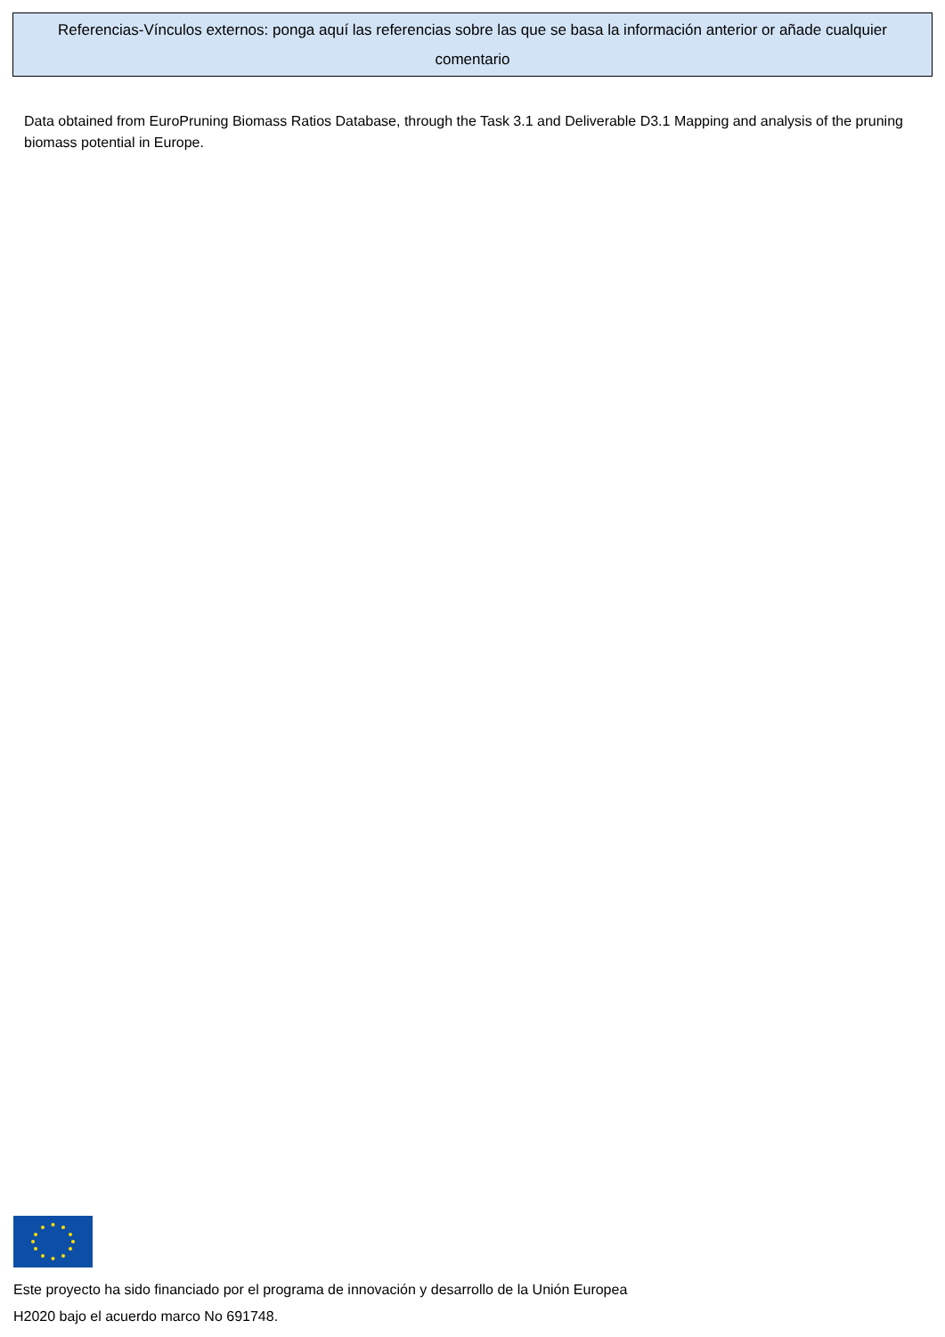Referencias-Vínculos externos: ponga aquí las referencias sobre las que se basa la información anterior or añade cualquier comentario
Data obtained from EuroPruning Biomass Ratios Database, through the Task 3.1 and Deliverable D3.1 Mapping and analysis of the pruning biomass potential in Europe.
Este proyecto ha sido financiado por el programa de innovación y desarrollo de la Unión Europea H2020 bajo el acuerdo marco No 691748.